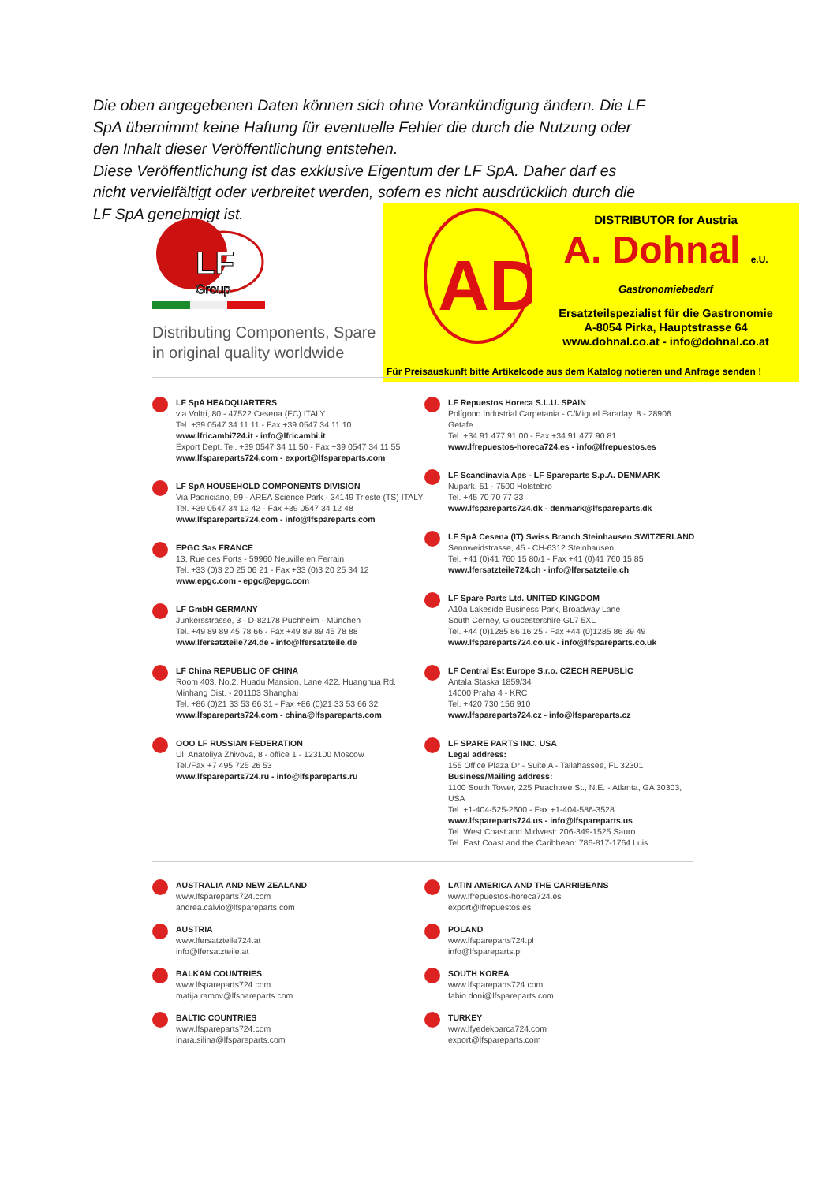Die oben angegebenen Daten können sich ohne Vorankündigung ändern. Die LF SpA übernimmt keine Haftung für eventuelle Fehler die durch die Nutzung oder den Inhalt dieser Veröffentlichung entstehen.
Diese Veröffentlichung ist das exklusive Eigentum der LF SpA. Daher darf es nicht vervielfältigt oder verbreitet werden, sofern es nicht ausdrücklich durch die LF SpA genehmigt ist.
LF
Group
Distributing Components, Spare
in original quality worldwide
AD
DISTRIBUTOR for Austria
A. Dohnal e.U.
Gastronomiebedarf
Ersatzteilspezialist für die Gastronomie
A-8054 Pirka, Hauptstrasse 64
www.dohnal.co.at - info@dohnal.co.at
Für Preisauskunft bitte Artikelcode aus dem Katalog notieren und Anfrage senden !
LF SpA HEADQUARTERS
via Voltri, 80 - 47522 Cesena (FC) ITALY
Tel. +39 0547 34 11 11 - Fax +39 0547 34 11 10
www.lfricambi724.it - info@lfricambi.it
Export Dept. Tel. +39 0547 34 11 50 - Fax +39 0547 34 11 55
www.lfspareparts724.com - export@lfspareparts.com
LF SpA HOUSEHOLD COMPONENTS DIVISION
Via Padriciano, 99 - AREA Science Park - 34149 Trieste (TS) ITALY
Tel. +39 0547 34 12 42 - Fax +39 0547 34 12 48
www.lfspareparts724.com - info@lfspareparts.com
EPGC Sas FRANCE
13, Rue des Forts - 59960 Neuville en Ferrain
Tel. +33 (0)3 20 25 06 21 - Fax +33 (0)3 20 25 34 12
www.epgc.com - epgc@epgc.com
LF GmbH GERMANY
Junkersstrasse, 3 - D-82178 Puchheim - München
Tel. +49 89 89 45 78 66 - Fax +49 89 89 45 78 88
www.lfersatzteile724.de - info@lfersatzteile.de
LF China REPUBLIC OF CHINA
Room 403, No.2, Huadu Mansion, Lane 422, Huanghua Rd.
Minhang Dist. - 201103 Shanghai
Tel. +86 (0)21 33 53 66 31 - Fax +86 (0)21 33 53 66 32
www.lfspareparts724.com - china@lfspareparts.com
OOO LF RUSSIAN FEDERATION
Ul. Anatoliya Zhivova, 8 - office 1 - 123100 Moscow
Tel./Fax +7 495 725 26 53
www.lfspareparts724.ru - info@lfspareparts.ru
LF Repuestos Horeca S.L.U. SPAIN
Polígono Industrial Carpetania - C/Miguel Faraday, 8 - 28906 Getafe
Tel. +34 91 477 91 00 - Fax +34 91 477 90 81
www.lfrepuestos-horeca724.es - info@lfrepuestos.es
LF Scandinavia Aps - LF Spareparts S.p.A. DENMARK
Nupark, 51 - 7500 Holstebro
Tel. +45 70 70 77 33
www.lfspareparts724.dk - denmark@lfspareparts.dk
LF SpA Cesena (IT) Swiss Branch Steinhausen SWITZERLAND
Sennweidstrasse, 45 - CH-6312 Steinhausen
Tel. +41 (0)41 760 15 80/1 - Fax +41 (0)41 760 15 85
www.lfersatzteile724.ch - info@lfersatzteile.ch
LF Spare Parts Ltd. UNITED KINGDOM
A10a Lakeside Business Park, Broadway Lane
South Cerney, Gloucestershire GL7 5XL
Tel. +44 (0)1285 86 16 25 - Fax +44 (0)1285 86 39 49
www.lfspareparts724.co.uk - info@lfspareparts.co.uk
LF Central Est Europe S.r.o. CZECH REPUBLIC
Antala Staska 1859/34
14000 Praha 4 - KRC
Tel. +420 730 156 910
www.lfspareparts724.cz - info@lfspareparts.cz
LF SPARE PARTS INC. USA
Legal address:
155 Office Plaza Dr - Suite A - Tallahassee, FL 32301
Business/Mailing address:
1100 South Tower, 225 Peachtree St., N.E. - Atlanta, GA 30303, USA
Tel. +1-404-525-2600 - Fax +1-404-586-3528
www.lfspareparts724.us - info@lfspareparts.us
Tel. West Coast and Midwest: 206-349-1525 Sauro
Tel. East Coast and the Caribbean: 786-817-1764 Luis
AUSTRALIA AND NEW ZEALAND
www.lfspareparts724.com
andrea.calvio@lfspareparts.com
AUSTRIA
www.lfersatzteile724.at
info@lfersatzteile.at
BALKAN COUNTRIES
www.lfspareparts724.com
matija.ramov@lfspareparts.com
BALTIC COUNTRIES
www.lfspareparts724.com
inara.silina@lfspareparts.com
LATIN AMERICA AND THE CARRIBEANS
www.lfrepuestos-horeca724.es
export@lfrepuestos.es
POLAND
www.lfspareparts724.pl
info@lfspareparts.pl
SOUTH KOREA
www.lfspareparts724.com
fabio.doni@lfspareparts.com
TURKEY
www.lfyedekparca724.com
export@lfspareparts.com